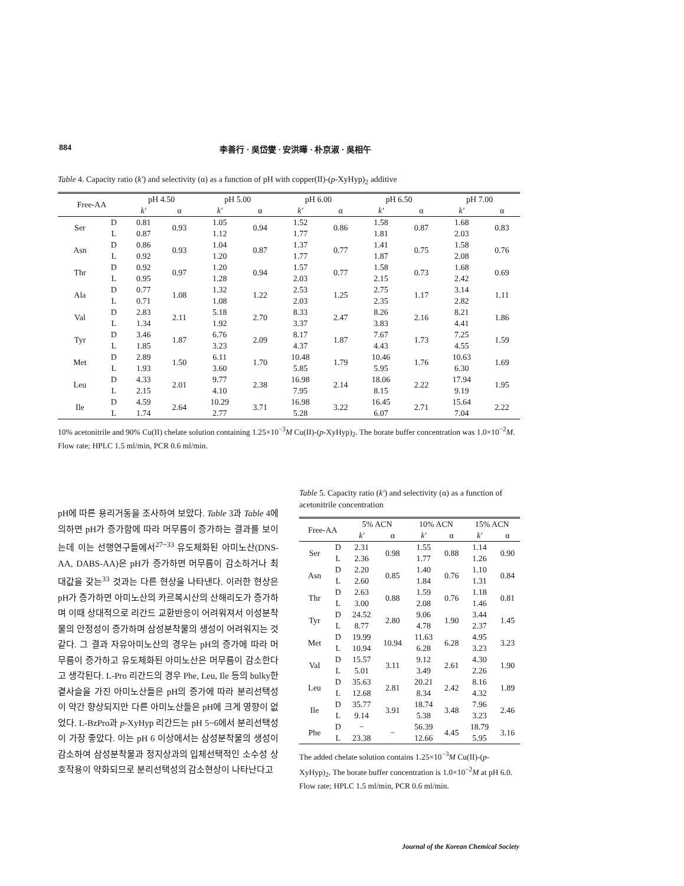884 李善行 · 吳岱燮 · 安洪曄 · 朴京淑 · 吳相午
Table 4. Capacity ratio (k') and selectivity (α) as a function of pH with copper(II)-(p-XyHyp)<sub>2</sub> additive
| Free-AA | | pH 4.50 | | pH 5.00 | | pH 6.00 | | pH 6.50 | | pH 7.00 | |
| --- | --- | --- | --- | --- | --- | --- | --- | --- | --- | --- | --- |
| | | k' | α | k' | α | k' | α | k' | α | k' | α |
| Ser | D | 0.81 | 0.93 | 1.05 | 0.94 | 1.52 | 0.86 | 1.58 | 0.87 | 1.68 | 0.83 |
| | L | 0.87 | | 1.12 | | 1.77 | | 1.81 | | 2.03 | |
| Asn | D | 0.86 | 0.93 | 1.04 | 0.87 | 1.37 | 0.77 | 1.41 | 0.75 | 1.58 | 0.76 |
| | L | 0.92 | | 1.20 | | 1.77 | | 1.87 | | 2.08 | |
| Thr | D | 0.92 | 0.97 | 1.20 | 0.94 | 1.57 | 0.77 | 1.58 | 0.73 | 1.68 | 0.69 |
| | L | 0.95 | | 1.28 | | 2.03 | | 2.15 | | 2.42 | |
| Ala | D | 0.77 | 1.08 | 1.32 | 1.22 | 2.53 | 1.25 | 2.75 | 1.17 | 3.14 | 1.11 |
| | L | 0.71 | | 1.08 | | 2.03 | | 2.35 | | 2.82 | |
| Val | D | 2.83 | 2.11 | 5.18 | 2.70 | 8.33 | 2.47 | 8.26 | 2.16 | 8.21 | 1.86 |
| | L | 1.34 | | 1.92 | | 3.37 | | 3.83 | | 4.41 | |
| Tyr | D | 3.46 | 1.87 | 6.76 | 2.09 | 8.17 | 1.87 | 7.67 | 1.73 | 7.25 | 1.59 |
| | L | 1.85 | | 3.23 | | 4.37 | | 4.43 | | 4.55 | |
| Met | D | 2.89 | 1.50 | 6.11 | 1.70 | 10.48 | 1.79 | 10.46 | 1.76 | 10.63 | 1.69 |
| | L | 1.93 | | 3.60 | | 5.85 | | 5.95 | | 6.30 | |
| Leu | D | 4.33 | 2.01 | 9.77 | 2.38 | 16.98 | 2.14 | 18.06 | 2.22 | 17.94 | 1.95 |
| | L | 2.15 | | 4.10 | | 7.95 | | 8.15 | | 9.19 | |
| Ile | D | 4.59 | 2.64 | 10.29 | 3.71 | 16.98 | 3.22 | 16.45 | 2.71 | 15.64 | 2.22 |
| | L | 1.74 | | 2.77 | | 5.28 | | 6.07 | | 7.04 | |
10% acetonitrile and 90% Cu(II) chelate solution containing 1.25×10<sup>−3</sup>M Cu(II)-(p-XyHyp)<sub>2</sub>. The borate buffer concentration was 1.0×10<sup>−2</sup>M. Flow rate; HPLC 1.5 ml/min, PCR 0.6 ml/min.
pH에 따른 용리거동을 조사하여 보았다. Table 3과 Table 4에 의하면 pH가 증가함에 따라 머무름이 증가하는 결과를 보이는데 이는 선행연구들에서<sup>27~33</sup> 유도체화된 아미노산(DNS-AA, DABS-AA)은 pH가 증가하면 머무름이 감소하거나 최대값을 갖는<sup>33</sup> 것과는 다른 현상을 나타낸다. 이러한 현상은 pH가 증가하면 아미노산의 카르복시산의 산해리도가 증가하며 이때 상대적으로 리간드 교환반응이 어려워져서 이성분착물의 안정성이 증가하며 삼성분착물의 생성이 어려워지는 것 같다. 그 결과 자유아미노산의 경우는 pH의 증가에 따라 머무름이 증가하고 유도체화된 아미노산은 머무름이 감소한다고 생각된다. L-Pro 리간드의 경우 Phe, Leu, Ile 등의 bulky한 곁사슬을 가진 아미노산들은 pH의 증가에 따라 분리선택성이 약간 향상되지만 다른 아미노산들은 pH에 크게 영향이 없었다. L-BzPro과 p-XyHyp 리간드는 pH 5~6에서 분리선택성이 가장 좋았다. 이는 pH 6 이상에서는 삼성분착물의 생성이 감소하여 삼성분착물과 정지상과의 입체선택적인 소수성 상호작용이 약화되므로 분리선택성의 감소현상이 나타난다고
Table 5. Capacity ratio (k') and selectivity (α) as a function of acetonitrile concentration
| Free-AA | | 5% ACN | | 10% ACN | | 15% ACN | |
| --- | --- | --- | --- | --- | --- | --- | --- |
| | | k' | α | k' | α | k' | α |
| Ser | D | 2.31 | 0.98 | 1.55 | 0.88 | 1.14 | 0.90 |
| | L | 2.36 | | 1.77 | | 1.26 | |
| Asn | D | 2.20 | 0.85 | 1.40 | 0.76 | 1.10 | 0.84 |
| | L | 2.60 | | 1.84 | | 1.31 | |
| Thr | D | 2.63 | 0.88 | 1.59 | 0.76 | 1.18 | 0.81 |
| | L | 3.00 | | 2.08 | | 1.46 | |
| Tyr | D | 24.52 | 2.80 | 9.06 | 1.90 | 3.44 | 1.45 |
| | L | 8.77 | | 4.78 | | 2.37 | |
| Met | D | 19.99 | 10.94 | 11.63 | 6.28 | 4.95 | 3.23 |
| | L | 10.94 | | 6.28 | | 3.23 | |
| Val | D | 15.57 | 3.11 | 9.12 | 2.61 | 4.30 | 1.90 |
| | L | 5.01 | | 3.49 | | 2.26 | |
| Leu | D | 35.63 | 2.81 | 20.21 | 2.42 | 8.16 | 1.89 |
| | L | 12.68 | | 8.34 | | 4.32 | |
| Ile | D | 35.77 | 3.91 | 18.74 | 3.48 | 7.96 | 2.46 |
| | L | 9.14 | | 5.38 | | 3.23 | |
| Phe | D | − | − | 56.39 | 4.45 | 18.79 | 3.16 |
| | L | 23.38 | | 12.66 | | 5.95 | |
The added chelate solution contains 1.25×10<sup>−3</sup>M Cu(II)-(p-XyHyp)<sub>2</sub>. The borate buffer concentration is 1.0×10<sup>−2</sup>M at pH 6.0. Flow rate; HPLC 1.5 ml/min, PCR 0.6 ml/min.
Journal of the Korean Chemical Society